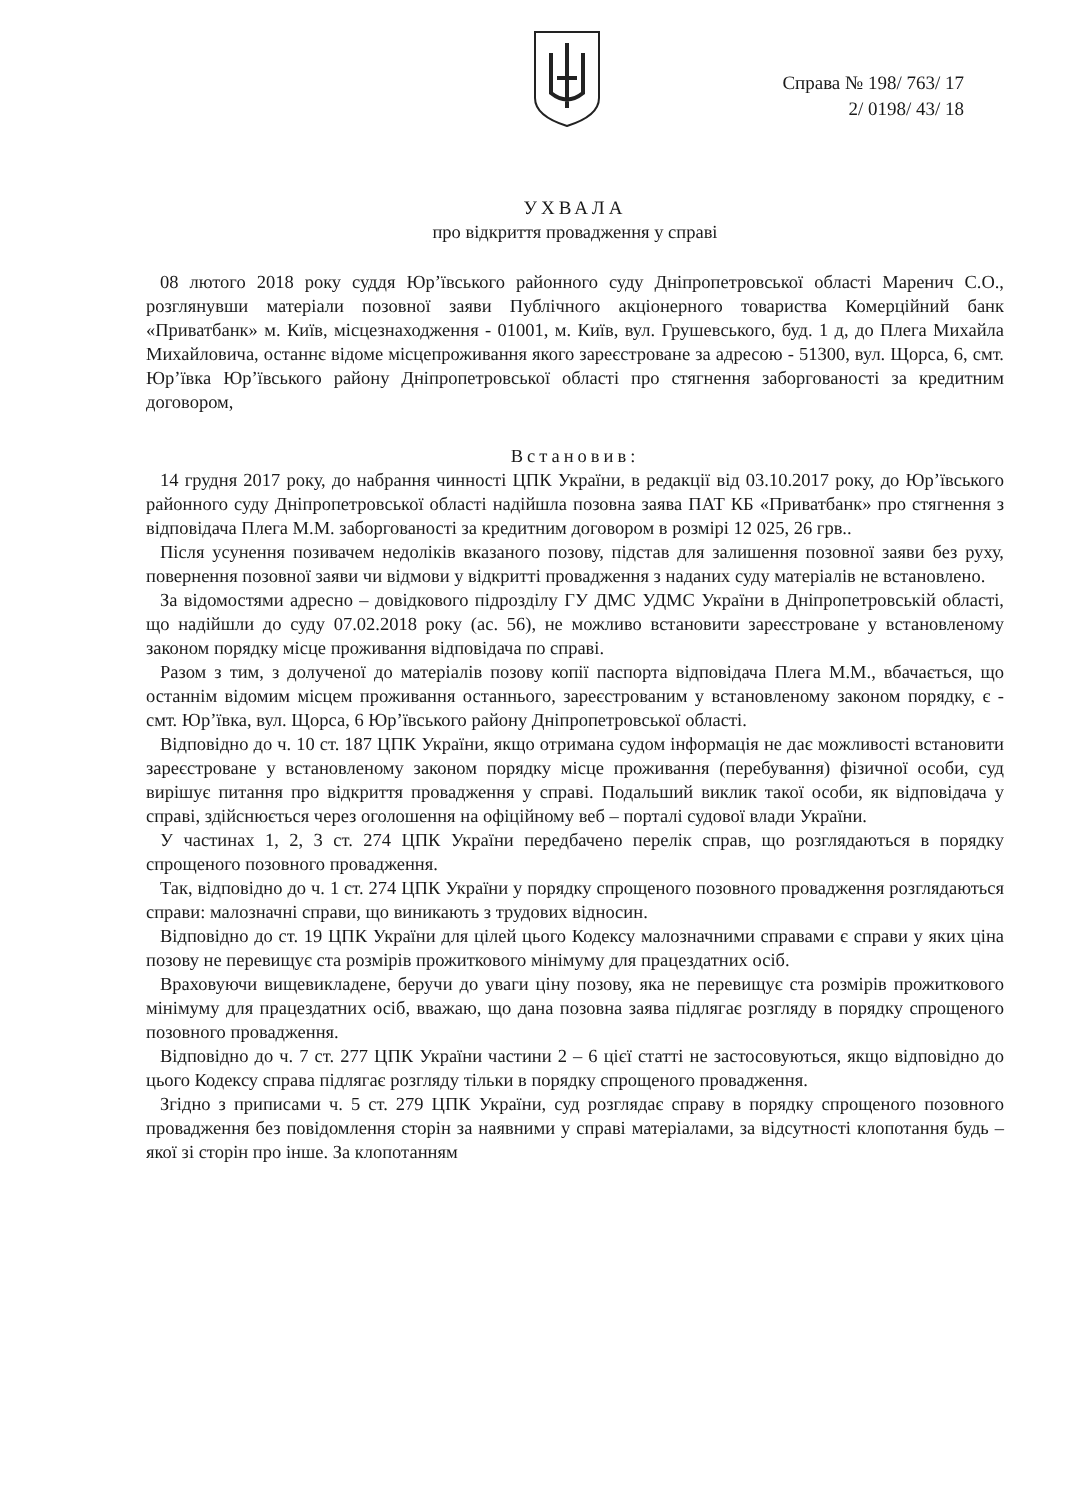Справа № 198/ 763/ 17
2/ 0198/ 43/ 18
УХВАЛА
про відкриття провадження у справі
08 лютого 2018 року суддя Юр’ївського районного суду Дніпропетровської області Маренич С.О., розглянувши матеріали позовної заяви Публічного акціонерного товариства Комерційний банк «Приватбанк» м. Київ, місцезнаходження - 01001, м. Київ, вул. Грушевського, буд. 1 д, до Плега Михайла Михайловича, останнє відоме місцепроживання якого зареєстроване за адресою - 51300, вул. Щорса, 6, смт. Юр’ївка Юр’ївського району Дніпропетровської області про стягнення заборгованості за кредитним договором,
Встановив:
14 грудня 2017 року, до набрання чинності ЦПК України, в редакції від 03.10.2017 року, до Юр’ївського районного суду Дніпропетровської області надійшла позовна заява ПАТ КБ «Приватбанк» про стягнення з відповідача Плега М.М. заборгованості за кредитним договором в розмірі 12 025, 26 грв..
Після усунення позивачем недоліків вказаного позову, підстав для залишення позовної заяви без руху, повернення позовної заяви чи відмови у відкритті провадження з наданих суду матеріалів не встановлено.
За відомостями адресно – довідкового підрозділу ГУ ДМС УДМС України в Дніпропетровській області, що надійшли до суду 07.02.2018 року (ас. 56), не можливо встановити зареєстроване у встановленому законом порядку місце проживання відповідача по справі.
Разом з тим, з долученої до матеріалів позову копії паспорта відповідача Плега М.М., вбачається, що останнім відомим місцем проживання останнього, зареєстрованим у встановленому законом порядку, є - смт. Юр’ївка, вул. Щорса, 6 Юр’ївського району Дніпропетровської області.
Відповідно до ч. 10 ст. 187 ЦПК України, якщо отримана судом інформація не дає можливості встановити зареєстроване у встановленому законом порядку місце проживання (перебування) фізичної особи, суд вирішує питання про відкриття провадження у справі. Подальший виклик такої особи, як відповідача у справі, здійснюється через оголошення на офіційному веб – порталі судової влади України.
У частинах 1, 2, 3 ст. 274 ЦПК України передбачено перелік справ, що розглядаються в порядку спрощеного позовного провадження.
Так, відповідно до ч. 1 ст. 274 ЦПК України у порядку спрощеного позовного провадження розглядаються справи: малозначні справи, що виникають з трудових відносин.
Відповідно до ст. 19 ЦПК України для цілей цього Кодексу малозначними справами є справи у яких ціна позову не перевищує ста розмірів прожиткового мінімуму для працездатних осіб.
Враховуючи вищевикладене, беручи до уваги ціну позову, яка не перевищує ста розмірів прожиткового мінімуму для працездатних осіб, вважаю, що дана позовна заява підлягає розгляду в порядку спрощеного позовного провадження.
Відповідно до ч. 7 ст. 277 ЦПК України частини 2 – 6 цієї статті не застосовуються, якщо відповідно до цього Кодексу справа підлягає розгляду тільки в порядку спрощеного провадження.
Згідно з приписами ч. 5 ст. 279 ЦПК України, суд розглядає справу в порядку спрощеного позовного провадження без повідомлення сторін за наявними у справі матеріалами, за відсутності клопотання будь – якої зі сторін про інше. За клопотанням